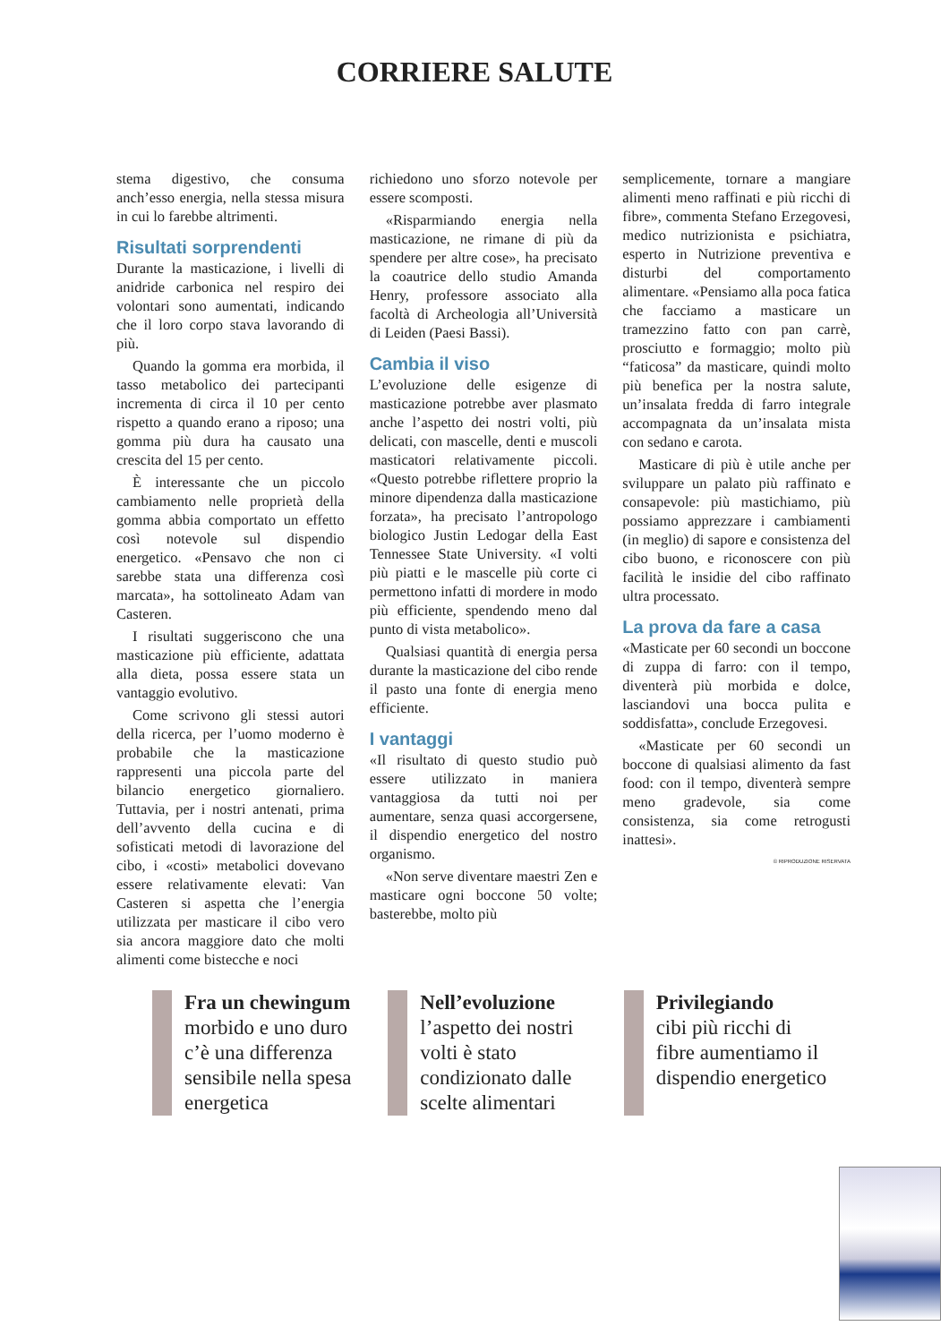CORRIERE SALUTE
stema digestivo, che consuma anch’esso energia, nella stessa misura in cui lo farebbe altrimenti.
Risultati sorprendenti
Durante la masticazione, i livelli di anidride carbonica nel respiro dei volontari sono aumentati, indicando che il loro corpo stava lavorando di più.
Quando la gomma era morbida, il tasso metabolico dei partecipanti incrementa di circa il 10 per cento rispetto a quando erano a riposo; una gomma più dura ha causato una crescita del 15 per cento.
È interessante che un piccolo cambiamento nelle proprietà della gomma abbia comportato un effetto così notevole sul dispendio energetico. «Pensavo che non ci sarebbe stata una differenza così marcata», ha sottolineato Adam van Casteren.
I risultati suggeriscono che una masticazione più efficiente, adattata alla dieta, possa essere stata un vantaggio evolutivo.
Come scrivono gli stessi autori della ricerca, per l’uomo moderno è probabile che la masticazione rappresenti una piccola parte del bilancio energetico giornaliero. Tuttavia, per i nostri antenati, prima dell’avvento della cucina e di sofisticati metodi di lavorazione del cibo, i «costi» metabolici dovevano essere relativamente elevati: Van Casteren si aspetta che l’energia utilizzata per masticare il cibo vero sia ancora maggiore dato che molti alimenti come bistecche e noci
richiedono uno sforzo notevole per essere scomposti.
«Risparmiando energia nella masticazione, ne rimane di più da spendere per altre cose», ha precisato la coautrice dello studio Amanda Henry, professore associato alla facoltà di Archeologia all’Università di Leiden (Paesi Bassi).
Cambia il viso
L’evoluzione delle esigenze di masticazione potrebbe aver plasmato anche l’aspetto dei nostri volti, più delicati, con mascelle, denti e muscoli masticatori relativamente piccoli. «Questo potrebbe riflettere proprio la minore dipendenza dalla masticazione forzata», ha precisato l’antropologo biologico Justin Ledogar della East Tennessee State University. «I volti più piatti e le mascelle più corte ci permettono infatti di mordere in modo più efficiente, spendendo meno dal punto di vista metabolico».
Qualsiasi quantità di energia persa durante la masticazione del cibo rende il pasto una fonte di energia meno efficiente.
I vantaggi
«Il risultato di questo studio può essere utilizzato in maniera vantaggiosa da tutti noi per aumentare, senza quasi accorgersene, il dispendio energetico del nostro organismo.
«Non serve diventare maestri Zen e masticare ogni boccone 50 volte; basterebbe, molto più
semplicemente, tornare a mangiare alimenti meno raffinati e più ricchi di fibre», commenta Stefano Erzegovesi, medico nutrizionista e psichiatra, esperto in Nutrizione preventiva e disturbi del comportamento alimentare. «Pensiamo alla poca fatica che facciamo a masticare un tramezzino fatto con pan carrè, prosciutto e formaggio; molto più “faticosa” da masticare, quindi molto più benefica per la nostra salute, un’insalata fredda di farro integrale accompagnata da un’insalata mista con sedano e carota.
Masticare di più è utile anche per sviluppare un palato più raffinato e consapevole: più mastichiamo, più possiamo apprezzare i cambiamenti (in meglio) di sapore e consistenza del cibo buono, e riconoscere con più facilità le insidie del cibo raffinato ultra processato.
La prova da fare a casa
«Masticate per 60 secondi un boccone di zuppa di farro: con il tempo, diventerà più morbida e dolce, lasciandovi una bocca pulita e soddisfatta», conclude Erzegovesi.
«Masticate per 60 secondi un boccone di qualsiasi alimento da fast food: con il tempo, diventerà sempre meno gradevole, sia come consistenza, sia come retrogusti inattesi».
© RIPRODUZIONE RISERVATA
Fra un chewingum
morbido e uno duro c’è una differenza sensibile nella spesa energetica
Nell’evoluzione
l’aspetto dei nostri volti è stato condizionato dalle scelte alimentari
Privilegiando
cibi più ricchi di fibre aumentiamo il dispendio energetico